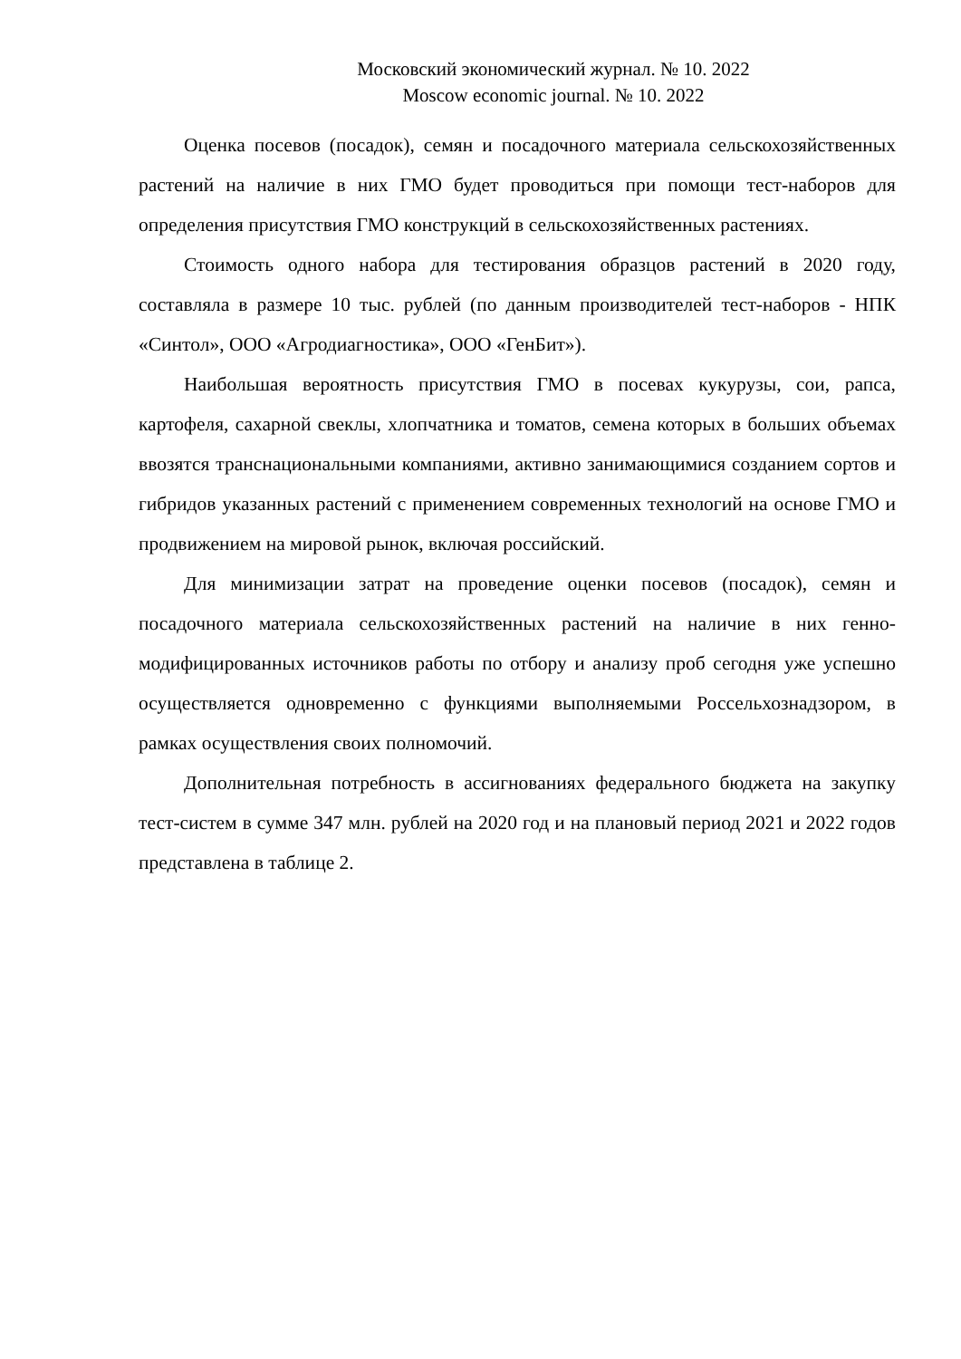Московский экономический журнал. № 10. 2022
Moscow economic journal. № 10. 2022
Оценка посевов (посадок), семян и посадочного материала сельскохозяйственных растений на наличие в них ГМО будет проводиться при помощи тест-наборов для определения присутствия ГМО конструкций в сельскохозяйственных растениях.
Стоимость одного набора для тестирования образцов растений в 2020 году, составляла в размере 10 тыс. рублей (по данным производителей тест-наборов - НПК «Синтол», ООО «Агродиагностика», ООО «ГенБит»).
Наибольшая вероятность присутствия ГМО в посевах кукурузы, сои, рапса, картофеля, сахарной свеклы, хлопчатника и томатов, семена которых в больших объемах ввозятся транснациональными компаниями, активно занимающимися созданием сортов и гибридов указанных растений с применением современных технологий на основе ГМО и продвижением на мировой рынок, включая российский.
Для минимизации затрат на проведение оценки посевов (посадок), семян и посадочного материала сельскохозяйственных растений на наличие в них генно-модифицированных источников работы по отбору и анализу проб сегодня уже успешно осуществляется одновременно с функциями выполняемыми Россельхознадзором, в рамках осуществления своих полномочий.
Дополнительная потребность в ассигнованиях федерального бюджета на закупку тест-систем в сумме 347 млн. рублей на 2020 год и на плановый период 2021 и 2022 годов представлена в таблице 2.